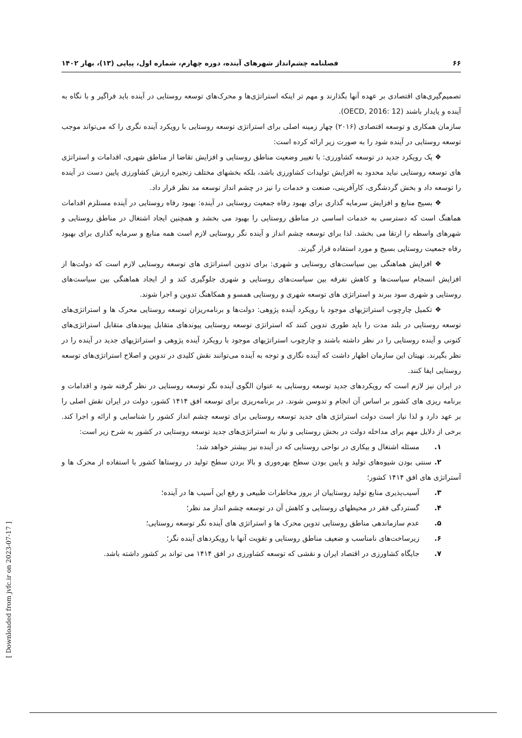۶۶ فصلنامه چشم‌انداز شهرهای آینده، دوره چهارم، شماره اول، پیاپی (۱۳)، بهار ۱۴۰۲
تصمیم‌گیری‌های اقتصادی بر عهده آنها بگذارند و مهم تر اینکه استراتژی‌ها و محرک‌های توسعه روستایی در آینده باید فراگیر و با نگاه به آینده و پایدار باشند (OECD, 2016: 12).
سازمان همکاری و توسعه اقتصادی (۲۰۱۶) چهار زمینه اصلی برای استراتژی توسعه روستایی با رویکرد آینده نگری را که می‌تواند موجب توسعه روستایی در آینده شود را به صورت زیر ارائه کرده است:
❖ یک رویکرد جدید در توسعه کشاورزی: با تغییر وضعیت مناطق روستایی و افزایش تقاضا از مناطق شهری، اقدامات و استراتژی های توسعه روستایی نباید محدود به افزایش تولیدات کشاورزی باشد، بلکه بخشهای مختلف زنجیره ارزش کشاورزی پایین دست در آینده را توسعه داد و بخش گردشگری، کارآفرینی، صنعت و خدمات را نیز در چشم انداز توسعه مد نظر قرار داد.
❖ بسیج منابع و افزایش سرمایه گذاری برای بهبود رفاه جمعیت روستایی در آینده: بهبود رفاه روستایی در آینده مستلزم اقدامات هماهنگ است که دسترسی به خدمات اساسی در مناطق روستایی را بهبود می بخشد و همچنین ایجاد اشتغال در مناطق روستایی و شهرهای واسطه را ارتقا می بخشد. لذا برای توسعه چشم انداز و آینده نگر روستایی لازم است همه منابع و سرمایه گذاری برای بهبود رفاه جمعیت روستایی بسیج و مورد استفاده قرار گیرند.
❖ افزایش هماهنگی بین سیاست‌های روستایی و شهری: برای تدوین استراتژی های توسعه روستایی لازم است که دولت‌ها از افزایش انسجام سیاست‌ها و کاهش تفرقه بین سیاست‌های روستایی و شهری جلوگیری کند و از ایجاد هماهنگی بین سیاست‌های روستایی و شهری سود ببرند و استراتژی های توسعه شهری و روستایی همسو و همکاهنگ تدوین و اجرا شوند.
❖ تکمیل چارچوب استراتژیهای موجود با رویکرد آینده پژوهی: دولت‌ها و برنامه‌ریزان توسعه روستایی محرک ها و استراتژی‌های توسعه روستایی در بلند مدت را باید طوری تدوین کنند که استراتژی توسعه روستایی پیوندهای متقابل پیوندهای متقابل استراتژی‌های کنونی و آینده روستایی را در نظر داشته باشند و چارچوب استراتژیهای موجود با رویکرد آینده پژوهی و استراتژیهای جدید در آینده را در نظر بگیرند. نهیتان این سازمان اظهار داشت که آینده نگاری و توجه به آینده می‌توانند نقش کلیدی در تدوین و اصلاح استراتژی‌های توسعه روستایی ایفا کنند.
در ایران نیز لازم است که رویکردهای جدید توسعه روستایی به عنوان الگوی آینده نگر توسعه روستایی در نظر گرفته شود و اقدامات و برنامه ریزی های کشور بر اساس آن انجام و تدوسن شوند. در برنامه‌ریزی برای توسعه افق ۱۴۱۴ کشور، دولت در ایران نقش اصلی را بر عهد دارد و لذا نیاز است دولت استراتژی های جدید توسعه روستایی برای توسعه چشم انداز کشور را شناسایی و ارائه و اجرا کند. برخی از دلایل مهم برای مداخله دولت در بخش روستایی و نیاز به استراتژی‌های جدید توسعه روستایی در کشور به شرح زیر است:
۱. مسئله اشتغال و بیکاری در نواحی روستایی که در آینده نیز بیشتر خواهد شد؛
۲. سنتی بودن شیوه‌های تولید و پایین بودن سطح بهره‌وری و بالا بردن سطح تولید در روستاها کشور با استفاده از محرک ها و آستراتژی های افق ۱۴۱۴ کشور؛
۳. آسیب‌پذیری منابع تولید روستاییان از بروز مخاطرات طبیعی و رفع این آسیب ها در آینده؛
۴. گستردگی فقر در محیطهای روستایی و کاهش آن در توسعه چشم انداز مد نظر؛
۵. عدم سازماندهی مناطق روستایی تدوین محرک ها و استراتژی های آینده نگر توسعه روستایی؛
۶. زیرساخت‌های نامناسب و ضعیف مناطق روستایی و تقویت آنها با رویکردهای آینده نگر؛
۷. جایگاه کشاورزی در اقتصاد ایران و نقشی که توسعه کشاورزی در افق ۱۴۱۴ می تواند بر کشور داشته باشد.
[ Downloaded from jvfc.ir on 2023-07-17 ]